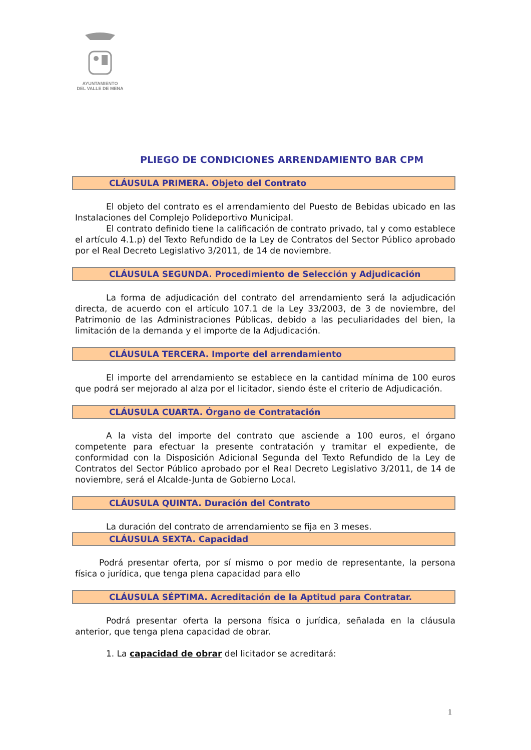AYUNTAMIENTO
DEL VALLE DE MENA
PLIEGO DE CONDICIONES ARRENDAMIENTO BAR CPM
CLÁUSULA PRIMERA. Objeto del Contrato
El objeto del contrato es el arrendamiento del Puesto de Bebidas ubicado en las Instalaciones del Complejo Polideportivo Municipal.
El contrato definido tiene la calificación de contrato privado, tal y como establece el artículo 4.1.p) del Texto Refundido de la Ley de Contratos del Sector Público aprobado por el Real Decreto Legislativo 3/2011, de 14 de noviembre.
CLÁUSULA SEGUNDA. Procedimiento de Selección y Adjudicación
La forma de adjudicación del contrato del arrendamiento será la adjudicación directa, de acuerdo con el artículo 107.1 de la Ley 33/2003, de 3 de noviembre, del Patrimonio de las Administraciones Públicas, debido a las peculiaridades del bien, la limitación de la demanda y el importe de la Adjudicación.
CLÁUSULA TERCERA. Importe del arrendamiento
El importe del arrendamiento se establece en la cantidad mínima de 100 euros que podrá ser mejorado al alza por el licitador, siendo éste el criterio de Adjudicación.
CLÁUSULA CUARTA. Órgano de Contratación
A la vista del importe del contrato que asciende a 100 euros, el órgano competente para efectuar la presente contratación y tramitar el expediente, de conformidad con la Disposición Adicional Segunda del Texto Refundido de la Ley de Contratos del Sector Público aprobado por el Real Decreto Legislativo 3/2011, de 14 de noviembre, será el Alcalde-Junta de Gobierno Local.
CLÁUSULA QUINTA. Duración del Contrato
La duración del contrato de arrendamiento se fija en 3 meses.
CLÁUSULA SEXTA. Capacidad
Podrá presentar oferta, por sí mismo o por medio de representante, la persona física o jurídica, que tenga plena capacidad para ello
CLÁUSULA SÉPTIMA. Acreditación de la Aptitud para Contratar.
Podrá presentar oferta la persona física o jurídica, señalada en la cláusula anterior, que tenga plena capacidad de obrar.
1. La capacidad de obrar del licitador se acreditará:
1